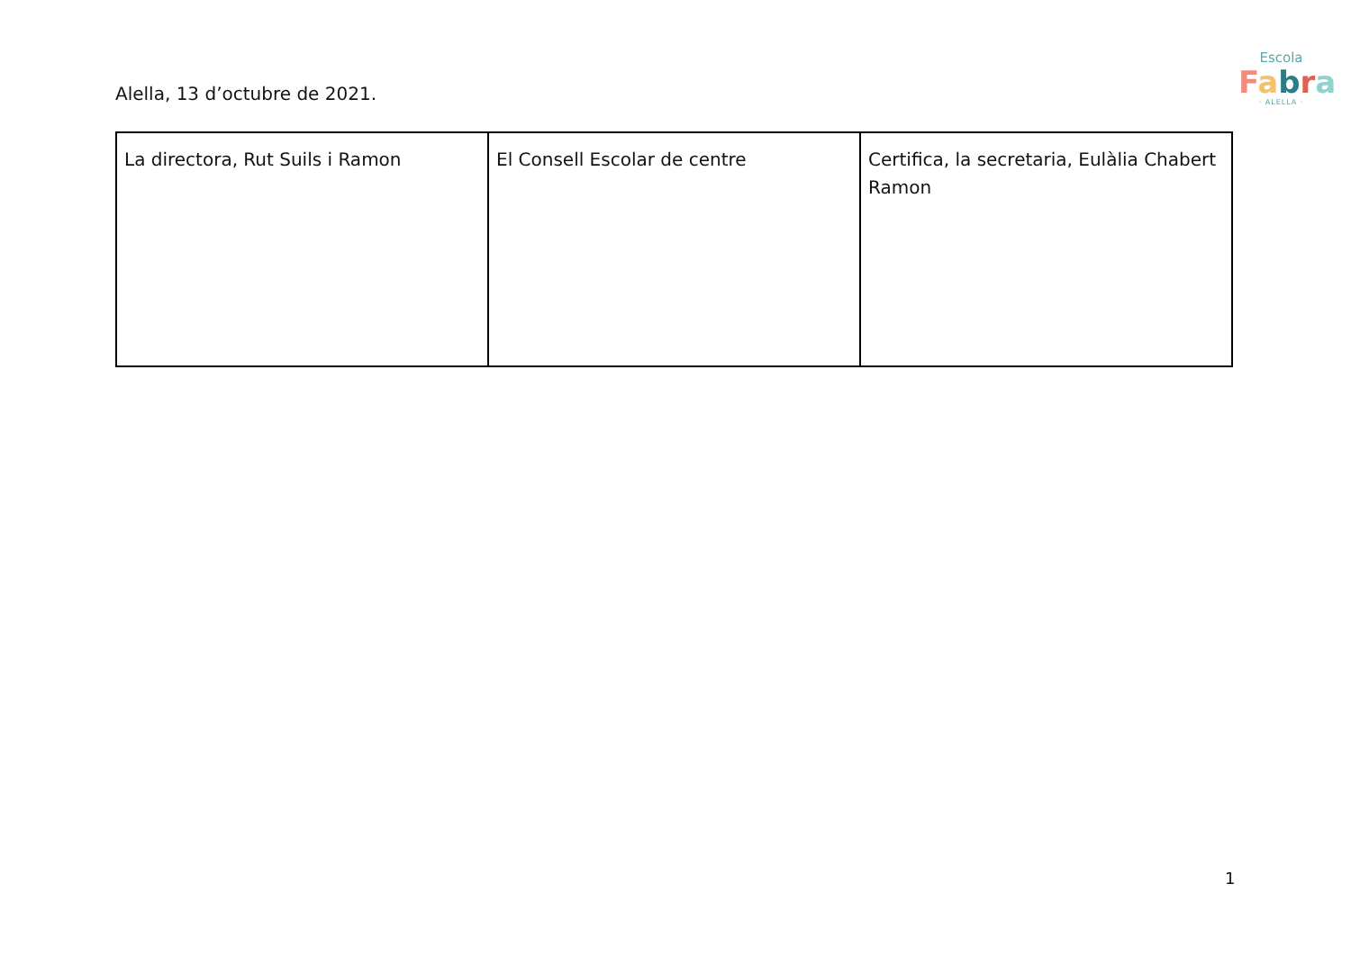Escola
Fabra
· ALELLA ·
Alella, 13 d’octubre de 2021.
| La directora, Rut Suils i Ramon | El Consell Escolar de centre | Certifica, la secretaria, Eulàlia Chabert Ramon |
1